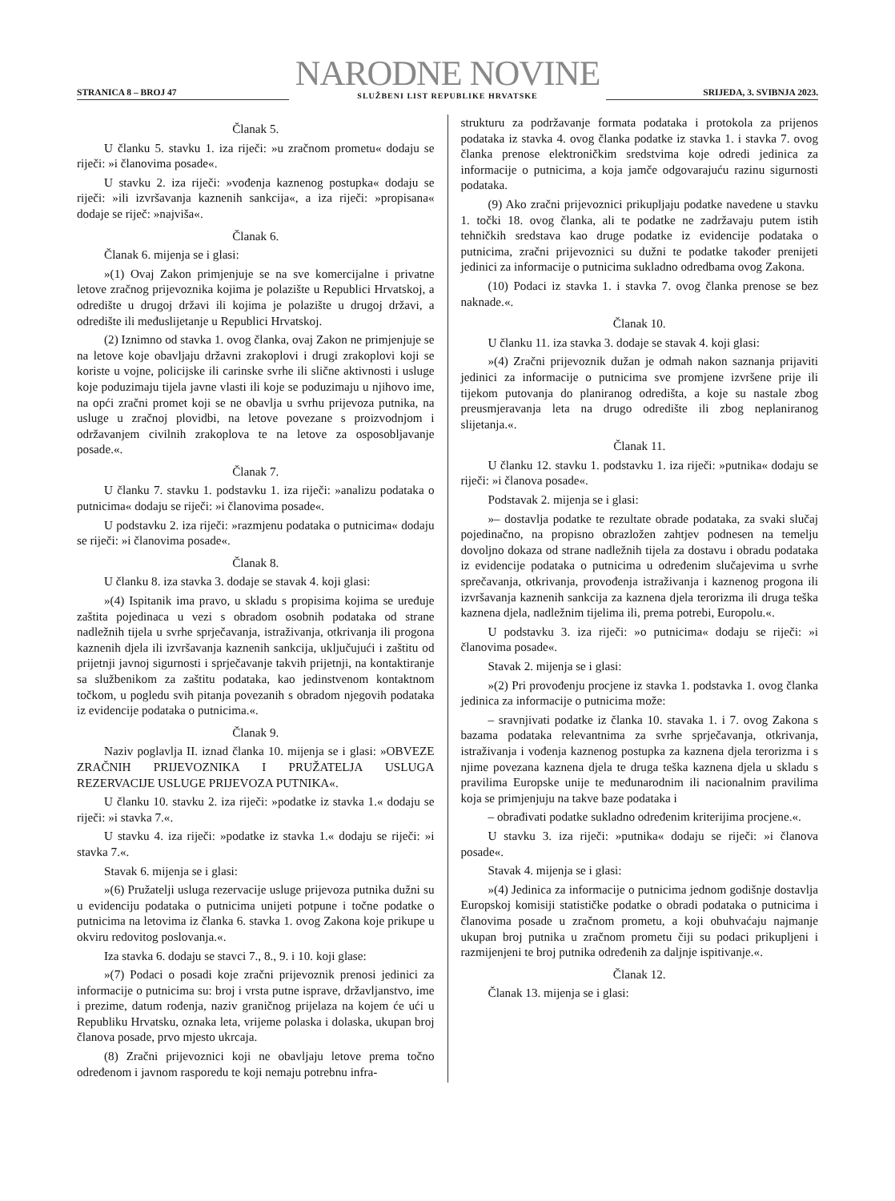STRANICA 8 – BROJ 47
NARODNE NOVINE
SLUŽBENI LIST REPUBLIKE HRVATSKE
SRIJEDA, 3. SVIBNJA 2023.
Članak 5.
U članku 5. stavku 1. iza riječi: »u zračnom prometu« dodaju se riječi: »i članovima posade«.
U stavku 2. iza riječi: »vođenja kaznenog postupka« dodaju se riječi: »ili izvršavanja kaznenih sankcija«, a iza riječi: »propisana« dodaje se riječ: »najviša«.
Članak 6.
Članak 6. mijenja se i glasi:
»(1) Ovaj Zakon primjenjuje se na sve komercijalne i privatne letove zračnog prijevoznika kojima je polazište u Republici Hrvatskoj, a odredište u drugoj državi ili kojima je polazište u drugoj državi, a odredište ili međuslijetanje u Republici Hrvatskoj.
(2) Iznimno od stavka 1. ovog članka, ovaj Zakon ne primjenjuje se na letove koje obavljaju državni zrakoplovi i drugi zrakoplovi koji se koriste u vojne, policijske ili carinske svrhe ili slične aktivnosti i usluge koje poduzimaju tijela javne vlasti ili koje se poduzimaju u njihovo ime, na opći zračni promet koji se ne obavlja u svrhu prijevoza putnika, na usluge u zračnoj plovidbi, na letove povezane s proizvodnjom i održavanjem civilnih zrakoplova te na letove za osposobljavanje posade.«.
Članak 7.
U članku 7. stavku 1. podstavku 1. iza riječi: »analizu podataka o putnicima« dodaju se riječi: »i članovima posade«.
U podstavku 2. iza riječi: »razmjenu podataka o putnicima« dodaju se riječi: »i članovima posade«.
Članak 8.
U članku 8. iza stavka 3. dodaje se stavak 4. koji glasi:
»(4) Ispitanik ima pravo, u skladu s propisima kojima se uređuje zaštita pojedinaca u vezi s obradom osobnih podataka od strane nadležnih tijela u svrhe sprječavanja, istraživanja, otkrivanja ili progona kaznenih djela ili izvršavanja kaznenih sankcija, uključujući i zaštitu od prijetnji javnoj sigurnosti i sprječavanje takvih prijetnji, na kontaktiranje sa službenikom za zaštitu podataka, kao jedinstvenom kontaktnom točkom, u pogledu svih pitanja povezanih s obradom njegovih podataka iz evidencije podataka o putnicima.«.
Članak 9.
Naziv poglavlja II. iznad članka 10. mijenja se i glasi: »OBVEZE ZRAČNIH PRIJEVOZNIKA I PRUŽATELJA USLUGA REZERVACIJE USLUGE PRIJEVOZA PUTNIKA«.
U članku 10. stavku 2. iza riječi: »podatke iz stavka 1.« dodaju se riječi: »i stavka 7.«.
U stavku 4. iza riječi: »podatke iz stavka 1.« dodaju se riječi: »i stavka 7.«.
Stavak 6. mijenja se i glasi:
»(6) Pružatelji usluga rezervacije usluge prijevoza putnika dužni su u evidenciju podataka o putnicima unijeti potpune i točne podatke o putnicima na letovima iz članka 6. stavka 1. ovog Zakona koje prikupe u okviru redovitog poslovanja.«.
Iza stavka 6. dodaju se stavci 7., 8., 9. i 10. koji glase:
»(7) Podaci o posadi koje zračni prijevoznik prenosi jedinici za informacije o putnicima su: broj i vrsta putne isprave, državljanstvo, ime i prezime, datum rođenja, naziv graničnog prijelaza na kojem će ući u Republiku Hrvatsku, oznaka leta, vrijeme polaska i dolaska, ukupan broj članova posade, prvo mjesto ukrcaja.
(8) Zračni prijevoznici koji ne obavljaju letove prema točno određenom i javnom rasporedu te koji nemaju potrebnu infra-
strukturu za podržavanje formata podataka i protokola za prijenos podataka iz stavka 4. ovog članka podatke iz stavka 1. i stavka 7. ovog članka prenose elektroničkim sredstvima koje odredi jedinica za informacije o putnicima, a koja jamče odgovarajuću razinu sigurnosti podataka.
(9) Ako zračni prijevoznici prikupljaju podatke navedene u stavku 1. točki 18. ovog članka, ali te podatke ne zadržavaju putem istih tehničkih sredstava kao druge podatke iz evidencije podataka o putnicima, zračni prijevoznici su dužni te podatke također prenijeti jedinici za informacije o putnicima sukladno odredbama ovog Zakona.
(10) Podaci iz stavka 1. i stavka 7. ovog članka prenose se bez naknade.«.
Članak 10.
U članku 11. iza stavka 3. dodaje se stavak 4. koji glasi:
»(4) Zračni prijevoznik dužan je odmah nakon saznanja prijaviti jedinici za informacije o putnicima sve promjene izvršene prije ili tijekom putovanja do planiranog odredišta, a koje su nastale zbog preusmjeravanja leta na drugo odredište ili zbog neplaniranog slijetanja.«.
Članak 11.
U članku 12. stavku 1. podstavku 1. iza riječi: »putnika« dodaju se riječi: »i članova posade«.
Podstavak 2. mijenja se i glasi:
»– dostavlja podatke te rezultate obrade podataka, za svaki slučaj pojedinačno, na propisno obrazložen zahtjev podnesen na temelju dovoljno dokaza od strane nadležnih tijela za dostavu i obradu podataka iz evidencije podataka o putnicima u određenim slučajevima u svrhe sprečavanja, otkrivanja, provođenja istraživanja i kaznenog progona ili izvršavanja kaznenih sankcija za kaznena djela terorizma ili druga teška kaznena djela, nadležnim tijelima ili, prema potrebi, Europolu.«.
U podstavku 3. iza riječi: »o putnicima« dodaju se riječi: »i članovima posade«.
Stavak 2. mijenja se i glasi:
»(2) Pri provođenju procjene iz stavka 1. podstavka 1. ovog članka jedinica za informacije o putnicima može:
– sravnjivati podatke iz članka 10. stavaka 1. i 7. ovog Zakona s bazama podataka relevantnima za svrhe sprječavanja, otkrivanja, istraživanja i vođenja kaznenog postupka za kaznena djela terorizma i s njime povezana kaznena djela te druga teška kaznena djela u skladu s pravilima Europske unije te međunarodnim ili nacionalnim pravilima koja se primjenjuju na takve baze podataka i
– obrađivati podatke sukladno određenim kriterijima procjene.«.
U stavku 3. iza riječi: »putnika« dodaju se riječi: »i članova posade«.
Stavak 4. mijenja se i glasi:
»(4) Jedinica za informacije o putnicima jednom godišnje dostavlja Europskoj komisiji statističke podatke o obradi podataka o putnicima i članovima posade u zračnom prometu, a koji obuhvaćaju najmanje ukupan broj putnika u zračnom prometu čiji su podaci prikupljeni i razmijenjeni te broj putnika određenih za daljnje ispitivanje.«.
Članak 12.
Članak 13. mijenja se i glasi: